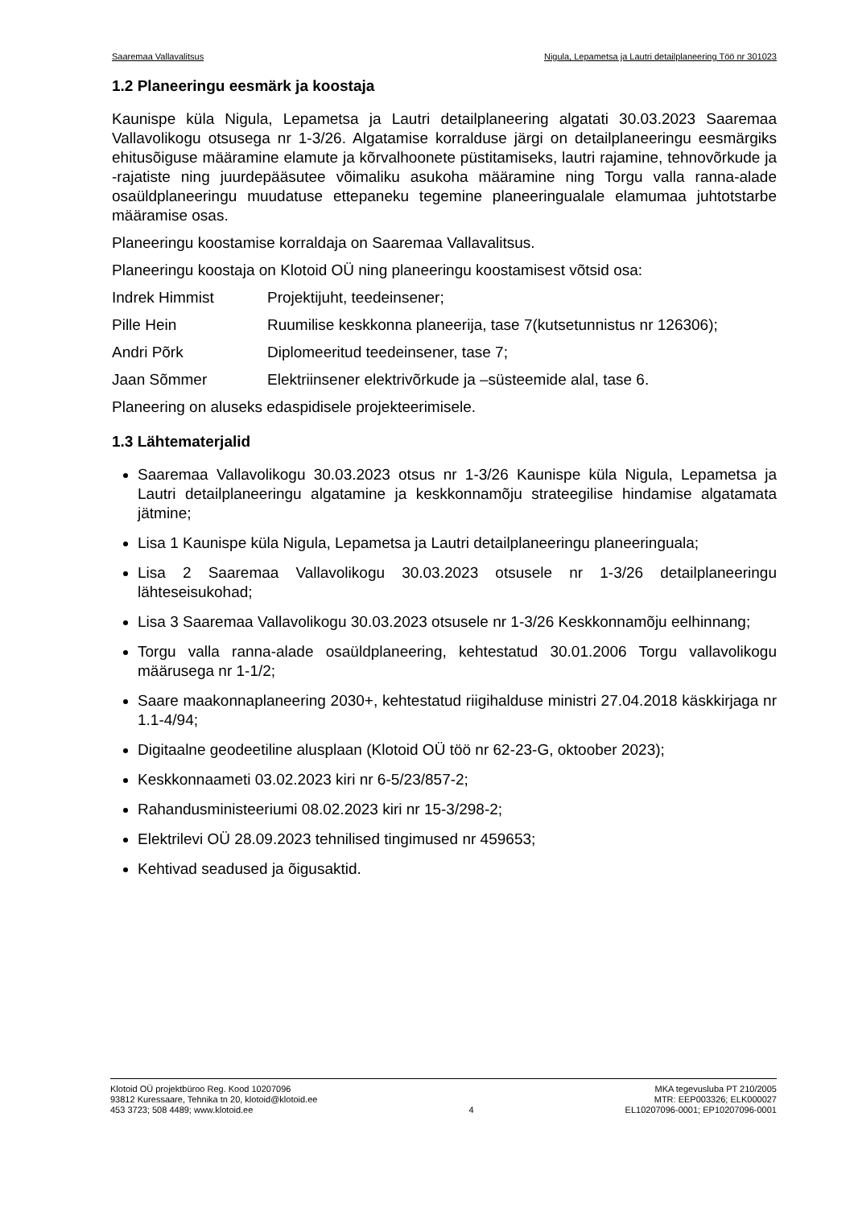Saaremaa Vallavalitsus Nigula, Lepametsa ja Lautri detailplaneering Töö nr 301023
1.2 Planeeringu eesmärk ja koostaja
Kaunispe küla Nigula, Lepametsa ja Lautri detailplaneering algatati 30.03.2023 Saaremaa Vallavolikogu otsusega nr 1-3/26. Algatamise korralduse järgi on detailplaneeringu eesmärgiks ehitusõiguse määramine elamute ja kõrvalhoonete püstitamiseks, lautri rajamine, tehnovõrkude ja -rajatiste ning juurdepääsutee võimaliku asukoha määramine ning Torgu valla ranna-alade osaüldplaneeringu muudatuse ettepaneku tegemine planeeringualale elamumaa juhtotstarbe määramise osas.
Planeeringu koostamise korraldaja on Saaremaa Vallavalitsus.
Planeeringu koostaja on Klotoid OÜ ning planeeringu koostamisest võtsid osa:
Indrek Himmist Projektijuht, teedeinsener;
Pille Hein Ruumilise keskkonna planeerija, tase 7(kutsetunnistus nr 126306);
Andri Põrk Diplomeeritud teedeinsener, tase 7;
Jaan Sõmmer Elektriinsener elektrivõrkude ja –süsteemide alal, tase 6.
Planeering on aluseks edaspidisele projekteerimisele.
1.3 Lähtematerjalid
Saaremaa Vallavolikogu 30.03.2023 otsus nr 1-3/26 Kaunispe küla Nigula, Lepametsa ja Lautri detailplaneeringu algatamine ja keskkonnamõju strateegilise hindamise algatamata jätmine;
Lisa 1 Kaunispe küla Nigula, Lepametsa ja Lautri detailplaneeringu planeeringuala;
Lisa 2 Saaremaa Vallavolikogu 30.03.2023 otsusele nr 1-3/26 detailplaneeringu lähteseisukohad;
Lisa 3 Saaremaa Vallavolikogu 30.03.2023 otsusele nr 1-3/26 Keskkonnamõju eelhinnang;
Torgu valla ranna-alade osaüldplaneering, kehtestatud 30.01.2006 Torgu vallavolikogu määrusega nr 1-1/2;
Saare maakonnaplaneering 2030+, kehtestatud riigihalduse ministri 27.04.2018 käskkirjaga nr 1.1-4/94;
Digitaalne geodeetiline alusplaan (Klotoid OÜ töö nr 62-23-G, oktoober 2023);
Keskkonnaameti 03.02.2023 kiri nr 6-5/23/857-2;
Rahandusministeeriumi 08.02.2023 kiri nr 15-3/298-2;
Elektrilevi OÜ 28.09.2023 tehnilised tingimused nr 459653;
Kehtivad seadused ja õigusaktid.
Klotoid OÜ projektbüroo Reg. Kood 10207096
93812 Kuressaare, Tehnika tn 20, klotoid@klotoid.ee
453 3723; 508 4489; www.klotoid.ee
4 MKA tegevusluba PT 210/2005
MTR: EEP003326; ELK000027
EL10207096-0001; EP10207096-0001